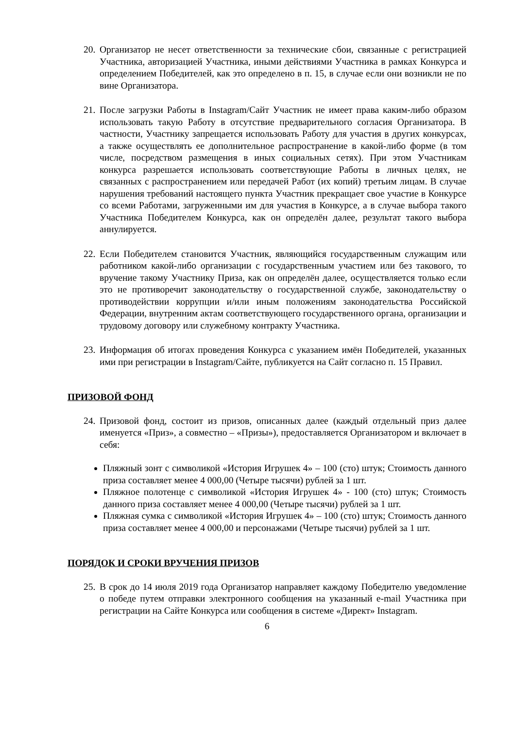20. Организатор не несет ответственности за технические сбои, связанные с регистрацией Участника, авторизацией Участника, иными действиями Участника в рамках Конкурса и определением Победителей, как это определено в п. 15, в случае если они возникли не по вине Организатора.
21. После загрузки Работы в Instagram/Сайт Участник не имеет права каким-либо образом использовать такую Работу в отсутствие предварительного согласия Организатора. В частности, Участнику запрещается использовать Работу для участия в других конкурсах, а также осуществлять ее дополнительное распространение в какой-либо форме (в том числе, посредством размещения в иных социальных сетях). При этом Участникам конкурса разрешается использовать соответствующие Работы в личных целях, не связанных с распространением или передачей Работ (их копий) третьим лицам. В случае нарушения требований настоящего пункта Участник прекращает свое участие в Конкурсе со всеми Работами, загруженными им для участия в Конкурсе, а в случае выбора такого Участника Победителем Конкурса, как он определён далее, результат такого выбора аннулируется.
22. Если Победителем становится Участник, являющийся государственным служащим или работником какой-либо организации с государственным участием или без такового, то вручение такому Участнику Приза, как он определён далее, осуществляется только если это не противоречит законодательству о государственной службе, законодательству о противодействии коррупции и/или иным положениям законодательства Российской Федерации, внутренним актам соответствующего государственного органа, организации и трудовому договору или служебному контракту Участника.
23. Информация об итогах проведения Конкурса с указанием имён Победителей, указанных ими при регистрации в Instagram/Сайте, публикуется на Сайт согласно п. 15 Правил.
ПРИЗОВОЙ ФОНД
24. Призовой фонд, состоит из призов, описанных далее (каждый отдельный приз далее именуется «Приз», а совместно – «Призы»), предоставляется Организатором и включает в себя:
Пляжный зонт с символикой «История Игрушек 4» – 100 (сто) штук; Стоимость данного приза составляет менее 4 000,00 (Четыре тысячи) рублей за 1 шт.
Пляжное полотенце с символикой «История Игрушек 4» - 100 (сто) штук; Стоимость данного приза составляет менее 4 000,00 (Четыре тысячи) рублей за 1 шт.
Пляжная сумка с символикой «История Игрушек 4» – 100 (сто) штук; Стоимость данного приза составляет менее 4 000,00 и персонажами (Четыре тысячи) рублей за 1 шт.
ПОРЯДОК И СРОКИ ВРУЧЕНИЯ ПРИЗОВ
25. В срок до 14 июля 2019 года Организатор направляет каждому Победителю уведомление о победе путем отправки электронного сообщения на указанный e-mail Участника при регистрации на Сайте Конкурса или сообщения в системе «Директ» Instagram.
6